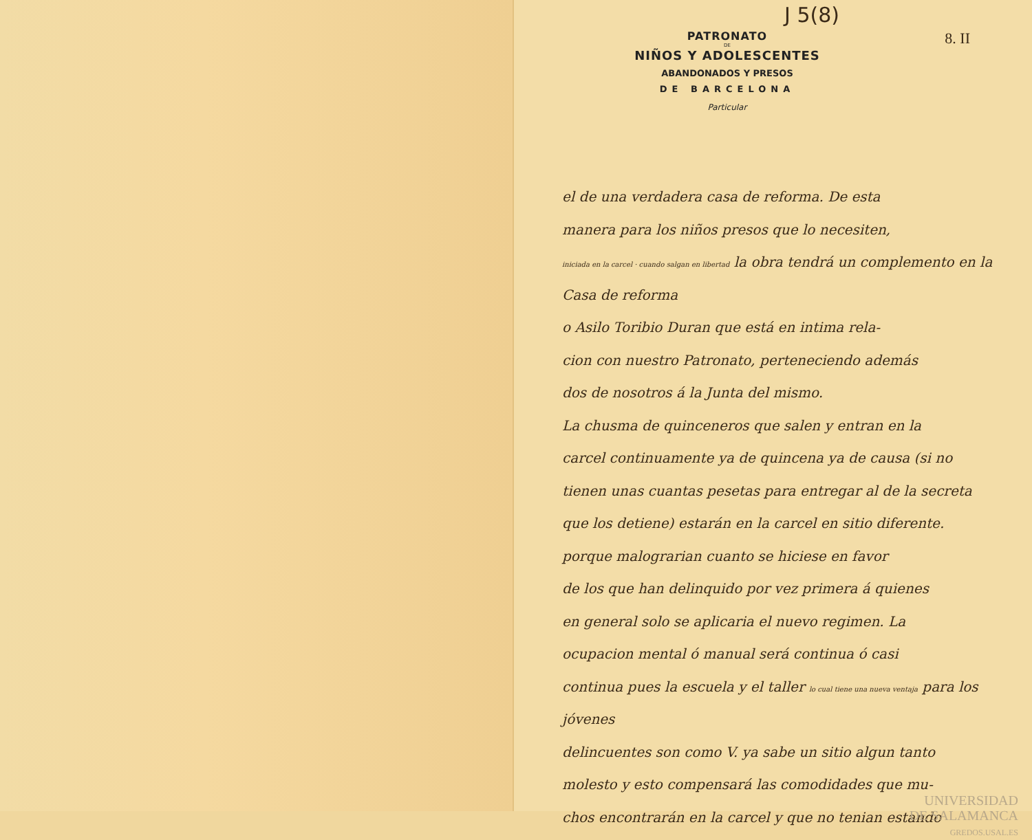J 5(8)
PATRONATO
DE
NIÑOS Y ADOLESCENTES
ABANDONADOS Y PRESOS
DE BARCELONA
Particular
8. II
el de una verdadera casa de reforma. De esta
manera para los niños presos que lo necesiten,
iniciada en la carcel · cuando salgan en libertad la obra tendrá un complemento en la Casa de reforma
o Asilo Toribio Duran que está en intima rela-
cion con nuestro Patronato, perteneciendo además
dos de nosotros á la Junta del mismo.
La chusma de quinceneros que salen y entran en la
carcel continuamente ya de quincena ya de causa (si no
tienen unas cuantas pesetas para entregar al de la secreta
que los detiene) estarán en la carcel en sitio diferente.
porque malograrian cuanto se hiciese en favor
de los que han delinquido por vez primera á quienes
en general solo se aplicaria el nuevo regimen. La
ocupacion mental ó manual será continua ó casi
continua pues la escuela y el taller lo cual tiene una nueva ventaja para los jóvenes
delincuentes son como V. ya sabe un sitio algun tanto
molesto y esto compensará las comodidades que mu-
chos encontrarán en la carcel y que no tenian estando
UNIVERSIDAD
DE SALAMANCA
GREDOS.USAL.ES